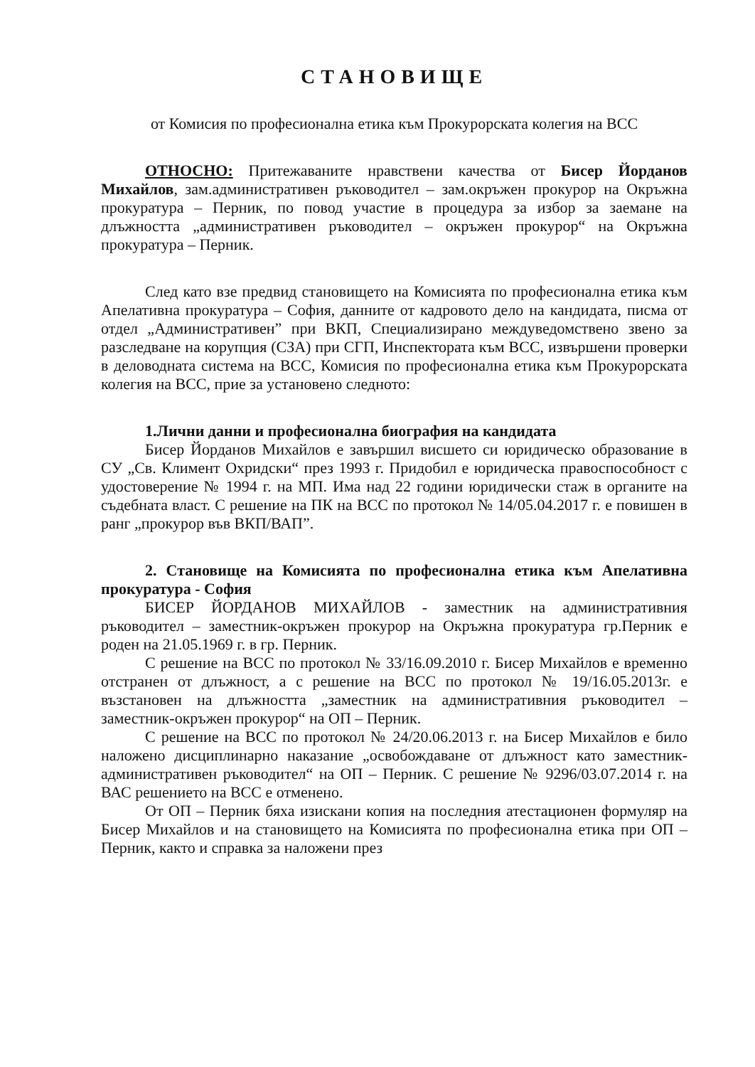СТАНОВИЩЕ
от Комисия по професионална етика към Прокурорската колегия на ВСС
ОТНОСНО: Притежаваните нравствени качества от Бисер Йорданов Михайлов, зам.административен ръководител – зам.окръжен прокурор на Окръжна прокуратура – Перник, по повод участие в процедура за избор за заемане на длъжността „административен ръководител – окръжен прокурор“ на Окръжна прокуратура – Перник.
След като взе предвид становището на Комисията по професионална етика към Апелативна прокуратура – София, данните от кадровото дело на кандидата, писма от отдел „Административен” при ВКП, Специализирано междуведомствено звено за разследване на корупция (СЗА) при СГП, Инспектората към ВСС, извършени проверки в деловодната система на ВСС, Комисия по професионална етика към Прокурорската колегия на ВСС, прие за установено следното:
1.Лични данни и професионална биография на кандидата
Бисер Йорданов Михайлов е завършил висшето си юридическо образование в СУ „Св. Климент Охридски“ през 1993 г. Придобил е юридическа правоспособност с удостоверение № 1994 г. на МП. Има над 22 години юридически стаж в органите на съдебната власт. С решение на ПК на ВСС по протокол № 14/05.04.2017 г. е повишен в ранг „прокурор във ВКП/ВАП”.
2. Становище на Комисията по професионална етика към Апелативна прокуратура - София
БИСЕР ЙОРДАНОВ МИХАЙЛОВ - заместник на административния ръководител – заместник-окръжен прокурор на Окръжна прокуратура гр.Перник е роден на 21.05.1969 г. в гр. Перник.
С решение на ВСС по протокол № 33/16.09.2010 г. Бисер Михайлов е временно отстранен от длъжност, а с решение на ВСС по протокол № 19/16.05.2013г. е възстановен на длъжността „заместник на административния ръководител – заместник-окръжен прокурор“ на ОП – Перник.
С решение на ВСС по протокол № 24/20.06.2013 г. на Бисер Михайлов е било наложено дисциплинарно наказание „освобождаване от длъжност като заместник-административен ръководител“ на ОП – Перник. С решение № 9296/03.07.2014 г. на ВАС решението на ВСС е отменено.
От ОП – Перник бяха изискани копия на последния атестационен формуляр на Бисер Михайлов и на становището на Комисията по професионална етика при ОП – Перник, както и справка за наложени през